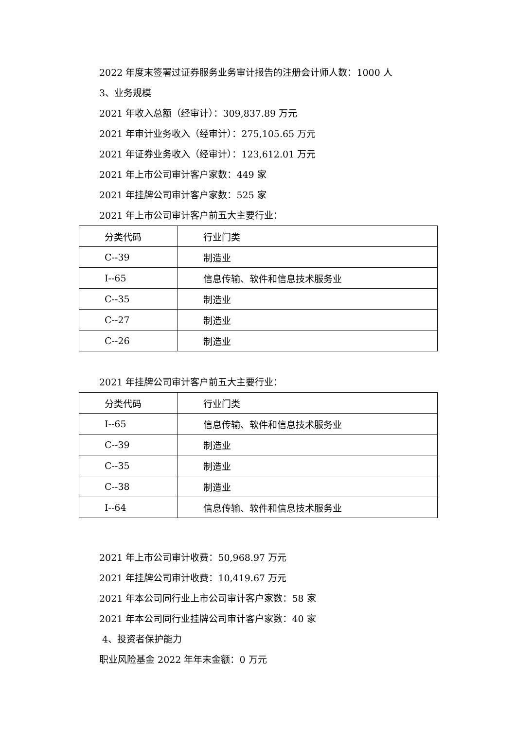2022 年度末签署过证券服务业务审计报告的注册会计师人数：1000 人
3、业务规模
2021 年收入总额（经审计）：309,837.89 万元
2021 年审计业务收入（经审计）：275,105.65 万元
2021 年证券业务收入（经审计）：123,612.01 万元
2021 年上市公司审计客户家数：449 家
2021 年挂牌公司审计客户家数：525 家
2021 年上市公司审计客户前五大主要行业：
| 分类代码 | 行业门类 |
| C--39 | 制造业 |
| I--65 | 信息传输、软件和信息技术服务业 |
| C--35 | 制造业 |
| C--27 | 制造业 |
| C--26 | 制造业 |
2021 年挂牌公司审计客户前五大主要行业：
| 分类代码 | 行业门类 |
| I--65 | 信息传输、软件和信息技术服务业 |
| C--39 | 制造业 |
| C--35 | 制造业 |
| C--38 | 制造业 |
| I--64 | 信息传输、软件和信息技术服务业 |
2021 年上市公司审计收费：50,968.97 万元
2021 年挂牌公司审计收费：10,419.67 万元
2021 年本公司同行业上市公司审计客户家数：58 家
2021 年本公司同行业挂牌公司审计客户家数：40 家
4、投资者保护能力
职业风险基金 2022 年年末金额：0 万元